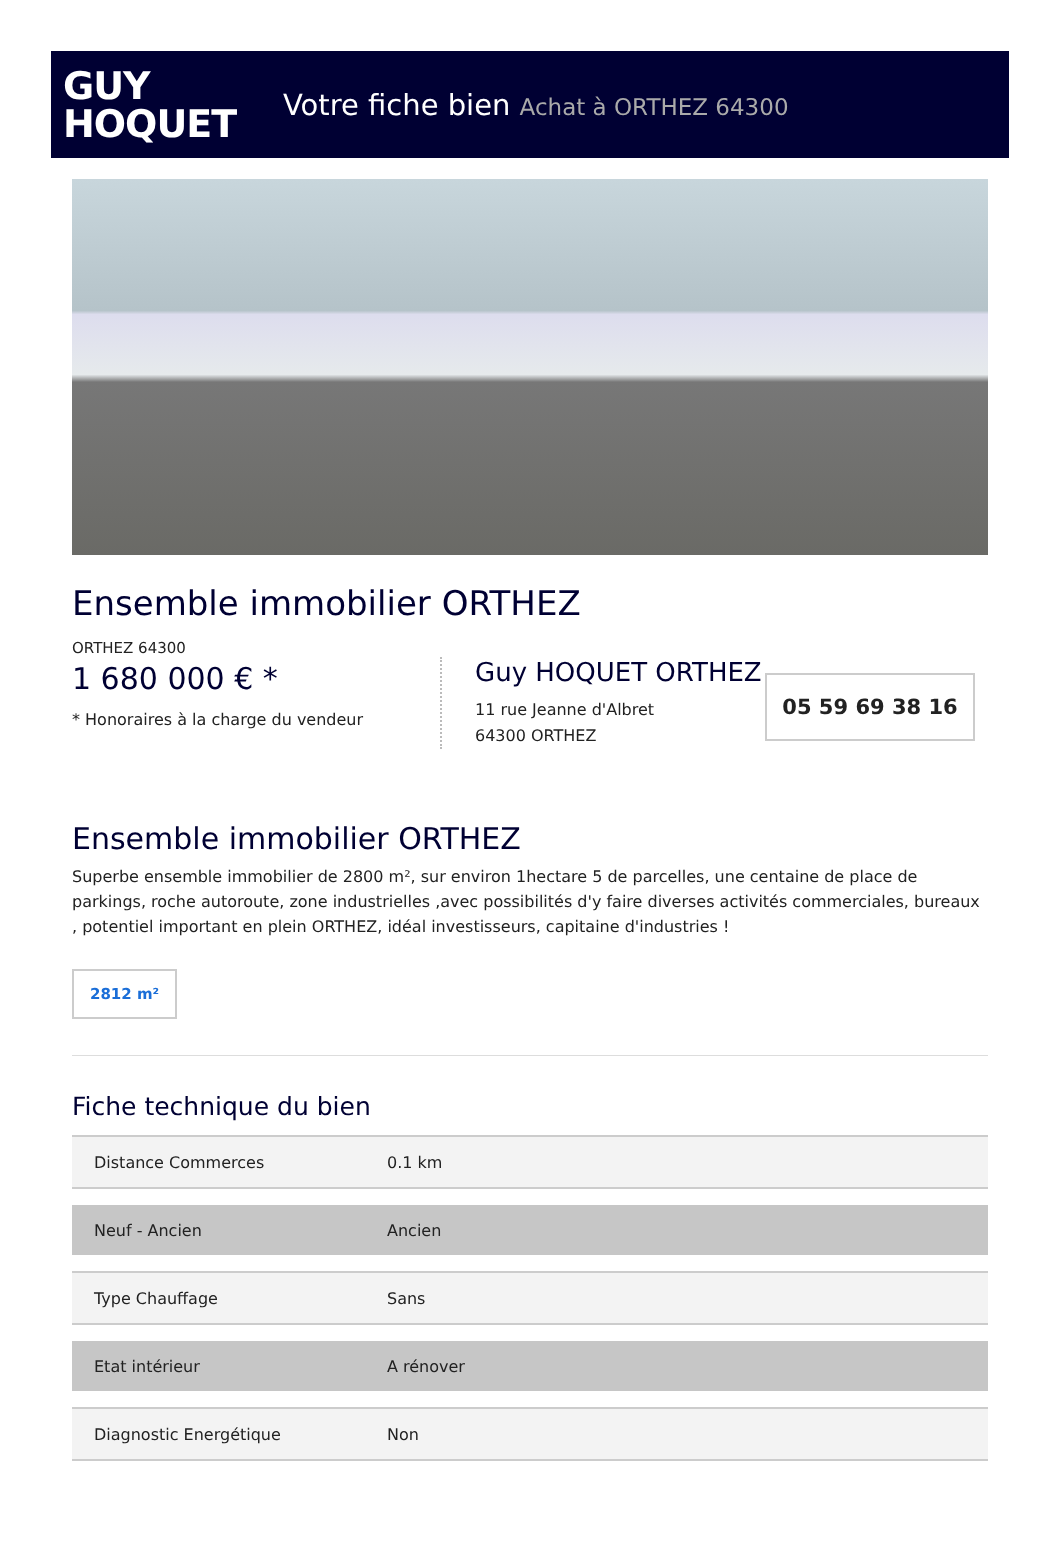GUY
HOQUET
Votre fiche bien Achat à ORTHEZ 64300
Ensemble immobilier ORTHEZ
ORTHEZ 64300
1 680 000 € *
* Honoraires à la charge du vendeur
Guy HOQUET ORTHEZ
11 rue Jeanne d'Albret
64300 ORTHEZ
05 59 69 38 16
Ensemble immobilier ORTHEZ
Superbe ensemble immobilier de 2800 m², sur environ 1hectare 5 de parcelles, une centaine de place de parkings, roche autoroute, zone industrielles ,avec possibilités d'y faire diverses activités commerciales, bureaux , potentiel important en plein ORTHEZ, idéal investisseurs, capitaine d'industries !
2812 m²
Fiche technique du bien
| Distance Commerces | 0.1 km |
| Neuf - Ancien | Ancien |
| Type Chauffage | Sans |
| Etat intérieur | A rénover |
| Diagnostic Energétique | Non |